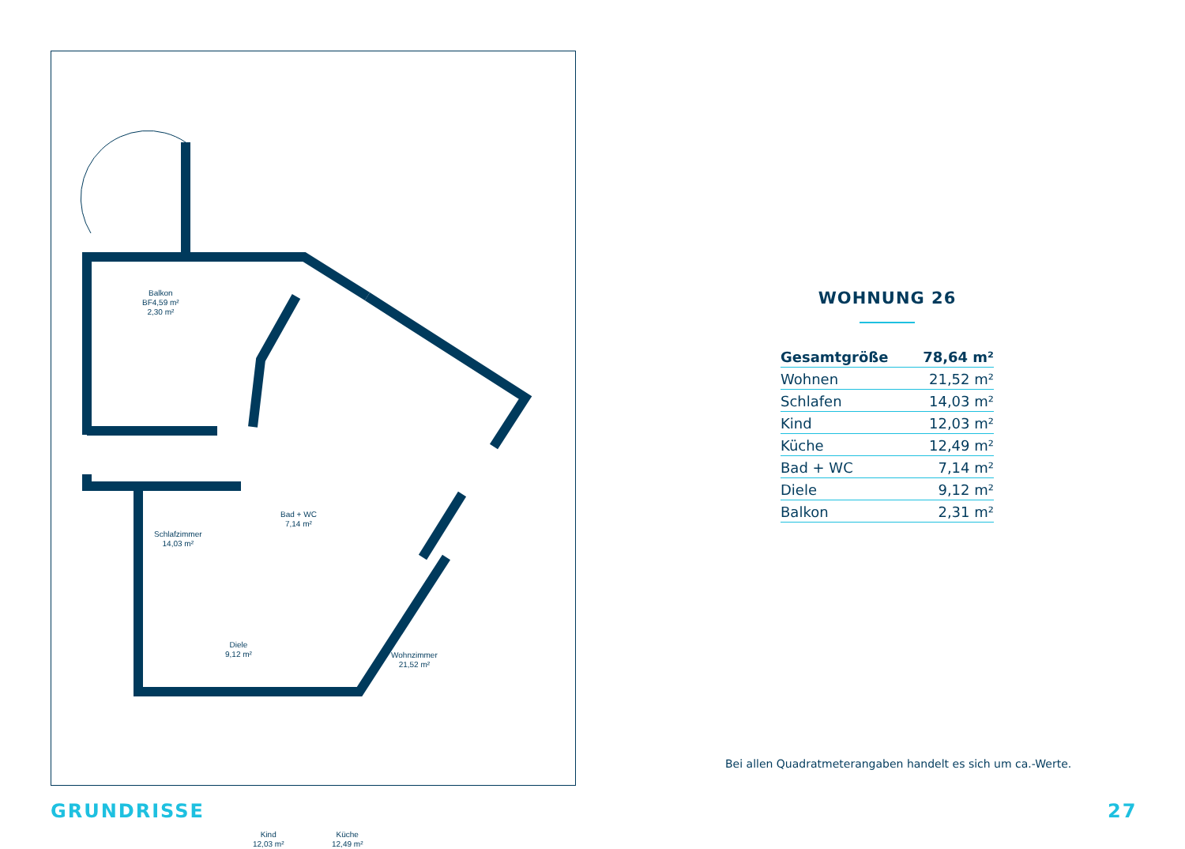Balkon
BF4,59 m²
2,30 m²
Schlafzimmer
14,03 m²
Bad + WC
7,14 m²
Diele
9,12 m²
Wohnzimmer
21,52 m²
Kind
12,03 m²
Küche
12,49 m²
WOHNUNG 26
| Gesamtgröße | 78,64 m² |
| Wohnen | 21,52 m² |
| Schlafen | 14,03 m² |
| Kind | 12,03 m² |
| Küche | 12,49 m² |
| Bad + WC | 7,14 m² |
| Diele | 9,12 m² |
| Balkon | 2,31 m² |
Bei allen Quadratmeterangaben handelt es sich um ca.-Werte.
GRUNDRISSE 27